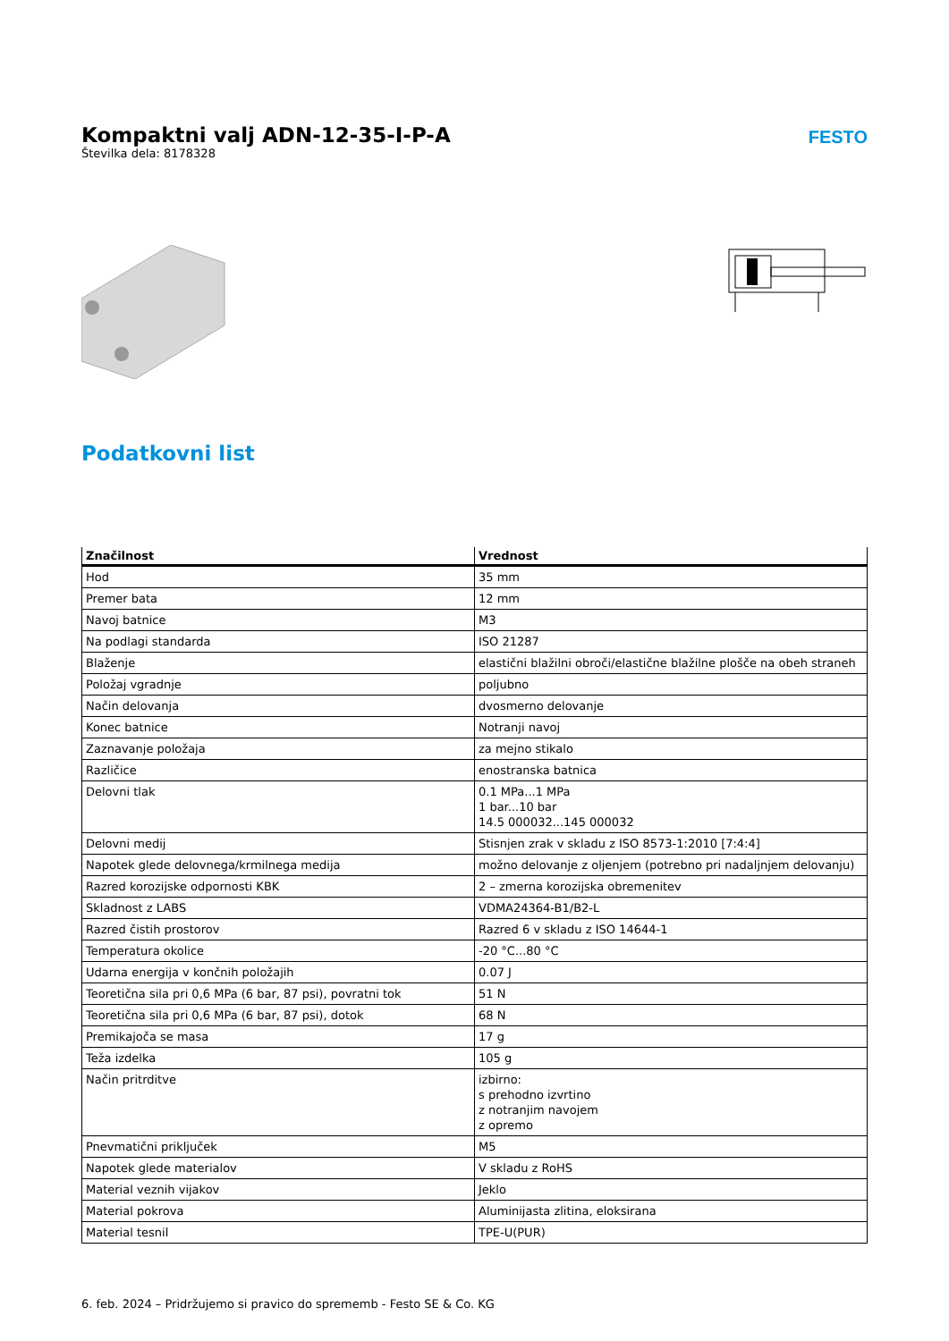Kompaktni valj ADN-12-35-I-P-A
Številka dela: 8178328
FESTO
Podatkovni list
| Značilnost | Vrednost |
| --- | --- |
| Hod | 35 mm |
| Premer bata | 12 mm |
| Navoj batnice | M3 |
| Na podlagi standarda | ISO 21287 |
| Blaženje | elastični blažilni obroči/elastične blažilne plošče na obeh straneh |
| Položaj vgradnje | poljubno |
| Način delovanja | dvosmerno delovanje |
| Konec batnice | Notranji navoj |
| Zaznavanje položaja | za mejno stikalo |
| Različice | enostranska batnica |
| Delovni tlak | 0.1 MPa...1 MPa 1 bar...10 bar 14.5 000032...145 000032 |
| Delovni medij | Stisnjen zrak v skladu z ISO 8573-1:2010 [7:4:4] |
| Napotek glede delovnega/krmilnega medija | možno delovanje z oljenjem (potrebno pri nadaljnjem delovanju) |
| Razred korozijske odpornosti KBK | 2 – zmerna korozijska obremenitev |
| Skladnost z LABS | VDMA24364-B1/B2-L |
| Razred čistih prostorov | Razred 6 v skladu z ISO 14644-1 |
| Temperatura okolice | -20 °C...80 °C |
| Udarna energija v končnih položajih | 0.07 J |
| Teoretična sila pri 0,6 MPa (6 bar, 87 psi), povratni tok | 51 N |
| Teoretična sila pri 0,6 MPa (6 bar, 87 psi), dotok | 68 N |
| Premikajoča se masa | 17 g |
| Teža izdelka | 105 g |
| Način pritrditve | izbirno: s prehodno izvrtino z notranjim navojem z opremo |
| Pnevmatični priključek | M5 |
| Napotek glede materialov | V skladu z RoHS |
| Material veznih vijakov | Jeklo |
| Material pokrova | Aluminijasta zlitina, eloksirana |
| Material tesnil | TPE-U(PUR) |
6. feb. 2024 – Pridržujemo si pravico do sprememb - Festo SE & Co. KG